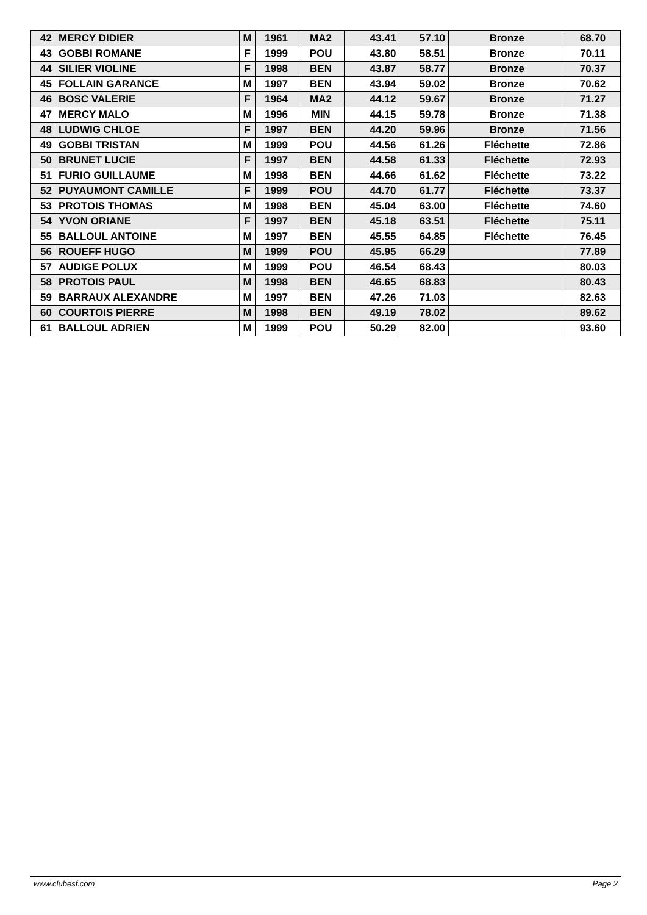| 42 | MERCY DIDIER | M | 1961 | MA2 | 43.41 | 57.10 | Bronze | 68.70 |
| 43 | GOBBI ROMANE | F | 1999 | POU | 43.80 | 58.51 | Bronze | 70.11 |
| 44 | SILIER VIOLINE | F | 1998 | BEN | 43.87 | 58.77 | Bronze | 70.37 |
| 45 | FOLLAIN GARANCE | M | 1997 | BEN | 43.94 | 59.02 | Bronze | 70.62 |
| 46 | BOSC VALERIE | F | 1964 | MA2 | 44.12 | 59.67 | Bronze | 71.27 |
| 47 | MERCY MALO | M | 1996 | MIN | 44.15 | 59.78 | Bronze | 71.38 |
| 48 | LUDWIG CHLOE | F | 1997 | BEN | 44.20 | 59.96 | Bronze | 71.56 |
| 49 | GOBBI TRISTAN | M | 1999 | POU | 44.56 | 61.26 | Fléchette | 72.86 |
| 50 | BRUNET LUCIE | F | 1997 | BEN | 44.58 | 61.33 | Fléchette | 72.93 |
| 51 | FURIO GUILLAUME | M | 1998 | BEN | 44.66 | 61.62 | Fléchette | 73.22 |
| 52 | PUYAUMONT CAMILLE | F | 1999 | POU | 44.70 | 61.77 | Fléchette | 73.37 |
| 53 | PROTOIS THOMAS | M | 1998 | BEN | 45.04 | 63.00 | Fléchette | 74.60 |
| 54 | YVON ORIANE | F | 1997 | BEN | 45.18 | 63.51 | Fléchette | 75.11 |
| 55 | BALLOUL ANTOINE | M | 1997 | BEN | 45.55 | 64.85 | Fléchette | 76.45 |
| 56 | ROUEFF HUGO | M | 1999 | POU | 45.95 | 66.29 | | 77.89 |
| 57 | AUDIGE POLUX | M | 1999 | POU | 46.54 | 68.43 | | 80.03 |
| 58 | PROTOIS PAUL | M | 1998 | BEN | 46.65 | 68.83 | | 80.43 |
| 59 | BARRAUX ALEXANDRE | M | 1997 | BEN | 47.26 | 71.03 | | 82.63 |
| 60 | COURTOIS PIERRE | M | 1998 | BEN | 49.19 | 78.02 | | 89.62 |
| 61 | BALLOUL ADRIEN | M | 1999 | POU | 50.29 | 82.00 | | 93.60 |
www.clubesf.com Page 2